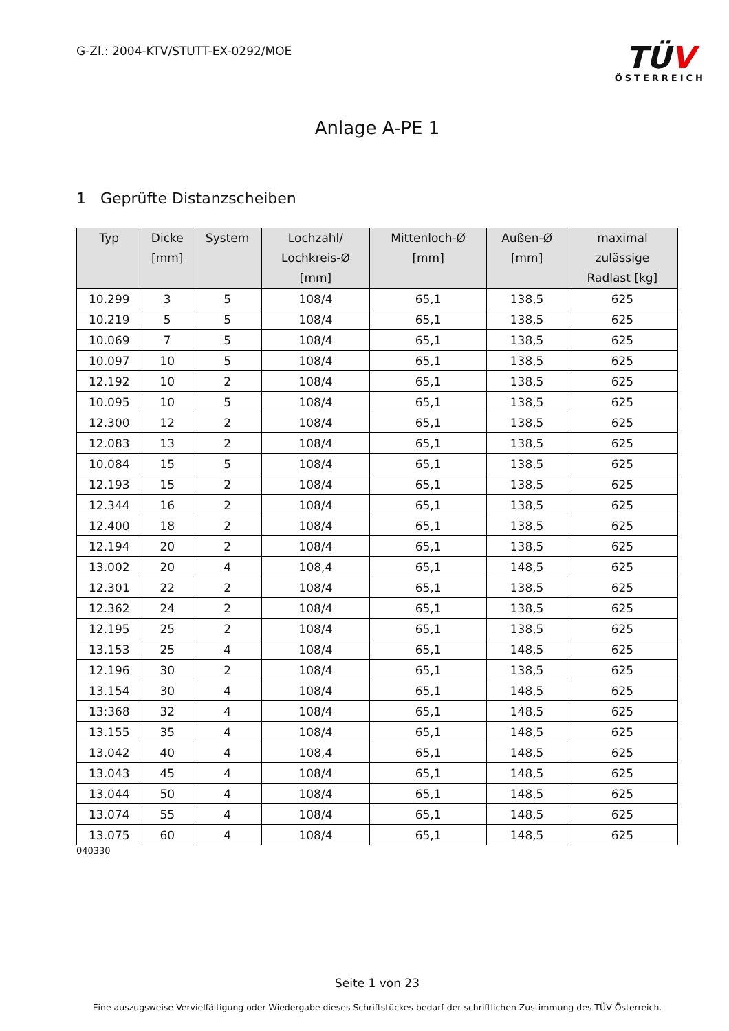G-Zl.: 2004-KTV/STUTT-EX-0292/MOE
TÜV
ÖSTERREICH
Anlage A-PE 1
1 Geprüfte Distanzscheiben
| Typ | Dicke [mm] | System | Lochzahl/ Lochkreis-Ø [mm] | Mittenloch-Ø [mm] | Außen-Ø [mm] | maximal zulässige Radlast [kg] |
| --- | --- | --- | --- | --- | --- | --- |
| 10.299 | 3 | 5 | 108/4 | 65,1 | 138,5 | 625 |
| 10.219 | 5 | 5 | 108/4 | 65,1 | 138,5 | 625 |
| 10.069 | 7 | 5 | 108/4 | 65,1 | 138,5 | 625 |
| 10.097 | 10 | 5 | 108/4 | 65,1 | 138,5 | 625 |
| 12.192 | 10 | 2 | 108/4 | 65,1 | 138,5 | 625 |
| 10.095 | 10 | 5 | 108/4 | 65,1 | 138,5 | 625 |
| 12.300 | 12 | 2 | 108/4 | 65,1 | 138,5 | 625 |
| 12.083 | 13 | 2 | 108/4 | 65,1 | 138,5 | 625 |
| 10.084 | 15 | 5 | 108/4 | 65,1 | 138,5 | 625 |
| 12.193 | 15 | 2 | 108/4 | 65,1 | 138,5 | 625 |
| 12.344 | 16 | 2 | 108/4 | 65,1 | 138,5 | 625 |
| 12.400 | 18 | 2 | 108/4 | 65,1 | 138,5 | 625 |
| 12.194 | 20 | 2 | 108/4 | 65,1 | 138,5 | 625 |
| 13.002 | 20 | 4 | 108,4 | 65,1 | 148,5 | 625 |
| 12.301 | 22 | 2 | 108/4 | 65,1 | 138,5 | 625 |
| 12.362 | 24 | 2 | 108/4 | 65,1 | 138,5 | 625 |
| 12.195 | 25 | 2 | 108/4 | 65,1 | 138,5 | 625 |
| 13.153 | 25 | 4 | 108/4 | 65,1 | 148,5 | 625 |
| 12.196 | 30 | 2 | 108/4 | 65,1 | 138,5 | 625 |
| 13.154 | 30 | 4 | 108/4 | 65,1 | 148,5 | 625 |
| 13:368 | 32 | 4 | 108/4 | 65,1 | 148,5 | 625 |
| 13.155 | 35 | 4 | 108/4 | 65,1 | 148,5 | 625 |
| 13.042 | 40 | 4 | 108,4 | 65,1 | 148,5 | 625 |
| 13.043 | 45 | 4 | 108/4 | 65,1 | 148,5 | 625 |
| 13.044 | 50 | 4 | 108/4 | 65,1 | 148,5 | 625 |
| 13.074 | 55 | 4 | 108/4 | 65,1 | 148,5 | 625 |
| 13.075 | 60 | 4 | 108/4 | 65,1 | 148,5 | 625 |
040330
Seite 1 von 23
Eine auszugsweise Vervielfältigung oder Wiedergabe dieses Schriftstückes bedarf der schriftlichen Zustimmung des TÜV Österreich.